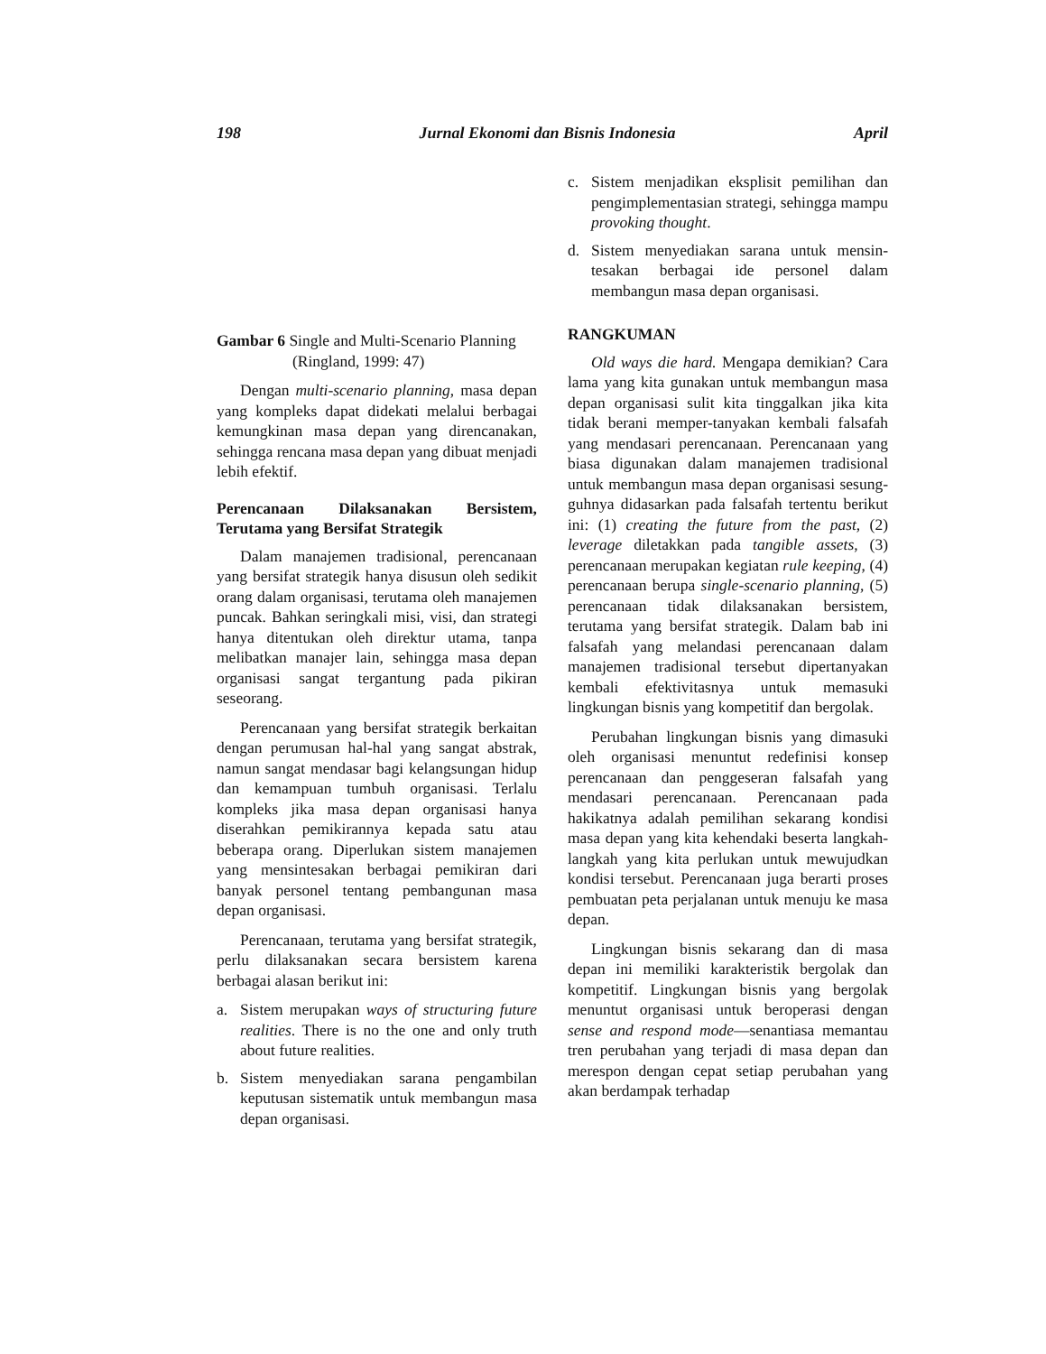198 Jurnal Ekonomi dan Bisnis Indonesia April
Gambar 6 Single and Multi-Scenario Planning
(Ringland, 1999: 47)
Dengan multi-scenario planning, masa depan yang kompleks dapat didekati melalui berbagai kemungkinan masa depan yang direncanakan, sehingga rencana masa depan yang dibuat menjadi lebih efektif.
Perencanaan Dilaksanakan Bersistem, Terutama yang Bersifat Strategik
Dalam manajemen tradisional, perencanaan yang bersifat strategik hanya disusun oleh sedikit orang dalam organisasi, terutama oleh manajemen puncak. Bahkan seringkali misi, visi, dan strategi hanya ditentukan oleh direktur utama, tanpa melibatkan manajer lain, sehingga masa depan organisasi sangat tergantung pada pikiran seseorang.
Perencanaan yang bersifat strategik berkaitan dengan perumusan hal-hal yang sangat abstrak, namun sangat mendasar bagi kelangsungan hidup dan kemampuan tumbuh organisasi. Terlalu kompleks jika masa depan organisasi hanya diserahkan pemikirannya kepada satu atau beberapa orang. Diperlukan sistem manajemen yang mensintesakan berbagai pemikiran dari banyak personel tentang pembangunan masa depan organisasi.
Perencanaan, terutama yang bersifat strategik, perlu dilaksanakan secara bersistem karena berbagai alasan berikut ini:
a. Sistem merupakan ways of structuring future realities. There is no the one and only truth about future realities.
b. Sistem menyediakan sarana pengambilan keputusan sistematik untuk membangun masa depan organisasi.
c. Sistem menjadikan eksplisit pemilihan dan pengimplementasian strategi, sehingga mampu provoking thought.
d. Sistem menyediakan sarana untuk mensin-tesakan berbagai ide personel dalam membangun masa depan organisasi.
RANGKUMAN
Old ways die hard. Mengapa demikian? Cara lama yang kita gunakan untuk membangun masa depan organisasi sulit kita tinggalkan jika kita tidak berani memper-tanyakan kembali falsafah yang mendasari perencanaan. Perencanaan yang biasa digunakan dalam manajemen tradisional untuk membangun masa depan organisasi sesung-guhnya didasarkan pada falsafah tertentu berikut ini: (1) creating the future from the past, (2) leverage diletakkan pada tangible assets, (3) perencanaan merupakan kegiatan rule keeping, (4) perencanaan berupa single-scenario planning, (5) perencanaan tidak dilaksanakan bersistem, terutama yang bersifat strategik. Dalam bab ini falsafah yang melandasi perencanaan dalam manajemen tradisional tersebut dipertanyakan kembali efektivitasnya untuk memasuki lingkungan bisnis yang kompetitif dan bergolak.
Perubahan lingkungan bisnis yang dimasuki oleh organisasi menuntut redefinisi konsep perencanaan dan penggeseran falsafah yang mendasari perencanaan. Perencanaan pada hakikatnya adalah pemilihan sekarang kondisi masa depan yang kita kehendaki beserta langkah-langkah yang kita perlukan untuk mewujudkan kondisi tersebut. Perencanaan juga berarti proses pembuatan peta perjalanan untuk menuju ke masa depan.
Lingkungan bisnis sekarang dan di masa depan ini memiliki karakteristik bergolak dan kompetitif. Lingkungan bisnis yang bergolak menuntut organisasi untuk beroperasi dengan sense and respond mode—senantiasa memantau tren perubahan yang terjadi di masa depan dan merespon dengan cepat setiap perubahan yang akan berdampak terhadap